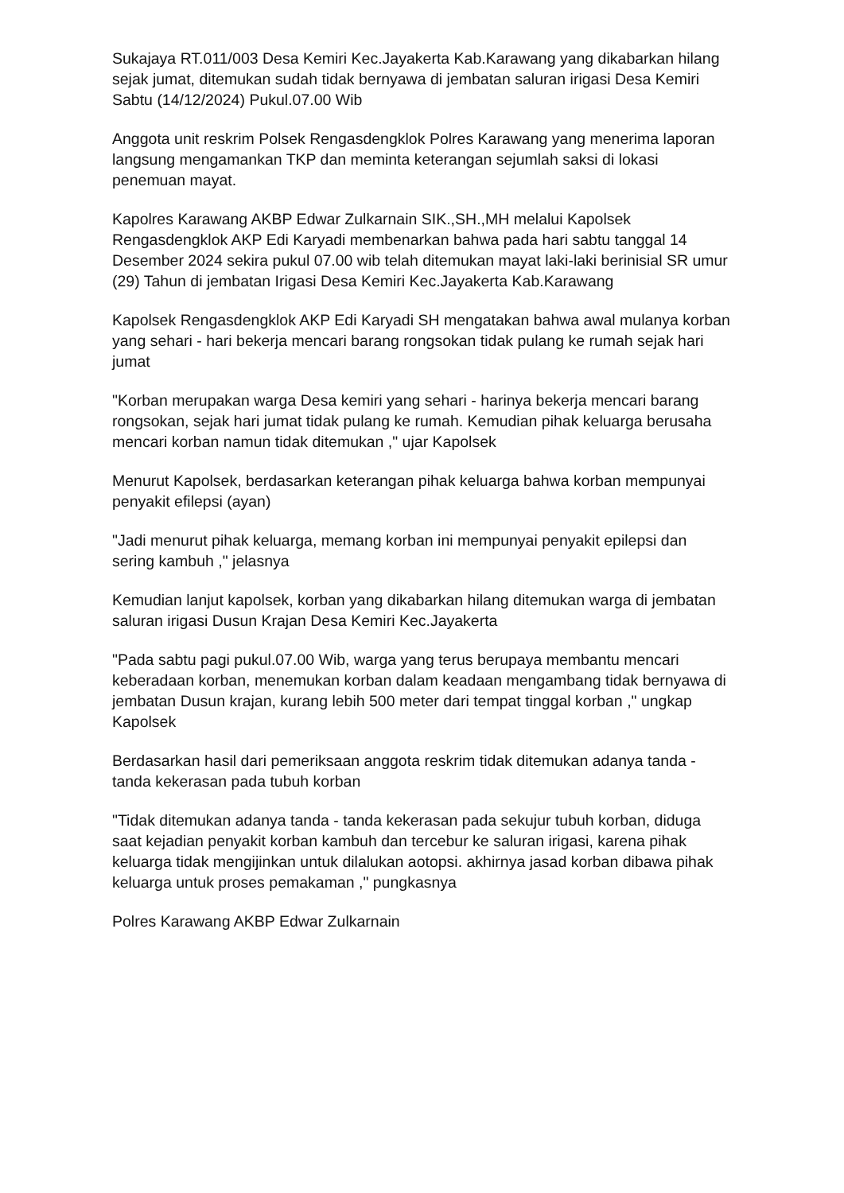Sukajaya RT.011/003 Desa Kemiri Kec.Jayakerta Kab.Karawang yang dikabarkan hilang sejak jumat, ditemukan sudah tidak bernyawa di jembatan saluran irigasi Desa Kemiri
Sabtu (14/12/2024) Pukul.07.00 Wib
Anggota unit reskrim Polsek Rengasdengklok Polres Karawang yang menerima laporan langsung mengamankan TKP dan meminta keterangan sejumlah saksi di lokasi penemuan mayat.
Kapolres Karawang AKBP Edwar Zulkarnain SIK.,SH.,MH melalui Kapolsek Rengasdengklok AKP Edi Karyadi membenarkan bahwa pada hari sabtu tanggal 14 Desember 2024 sekira pukul 07.00 wib telah ditemukan mayat laki-laki berinisial SR umur (29) Tahun di jembatan Irigasi Desa Kemiri Kec.Jayakerta Kab.Karawang
Kapolsek Rengasdengklok AKP Edi Karyadi SH mengatakan bahwa awal mulanya korban yang sehari - hari bekerja mencari barang rongsokan tidak pulang ke rumah sejak hari jumat
"Korban merupakan warga Desa kemiri yang sehari - harinya bekerja mencari barang rongsokan, sejak hari jumat tidak pulang ke rumah. Kemudian pihak keluarga berusaha mencari korban namun tidak ditemukan ," ujar Kapolsek
Menurut Kapolsek, berdasarkan keterangan pihak keluarga bahwa korban mempunyai penyakit efilepsi (ayan)
"Jadi menurut pihak keluarga, memang korban ini mempunyai penyakit epilepsi dan sering kambuh ," jelasnya
Kemudian lanjut kapolsek, korban yang dikabarkan hilang ditemukan warga di jembatan saluran irigasi Dusun Krajan Desa Kemiri Kec.Jayakerta
"Pada sabtu pagi pukul.07.00 Wib, warga yang terus berupaya membantu mencari keberadaan korban, menemukan korban dalam keadaan mengambang tidak bernyawa di jembatan Dusun krajan, kurang lebih 500 meter dari tempat tinggal korban ," ungkap Kapolsek
Berdasarkan hasil dari pemeriksaan anggota reskrim tidak ditemukan adanya tanda - tanda kekerasan pada tubuh korban
"Tidak ditemukan adanya tanda - tanda kekerasan pada sekujur tubuh korban, diduga saat kejadian penyakit korban kambuh dan tercebur ke saluran irigasi, karena pihak keluarga tidak mengijinkan untuk dilalukan aotopsi. akhirnya jasad korban dibawa pihak keluarga untuk proses pemakaman ," pungkasnya
Polres Karawang AKBP Edwar Zulkarnain